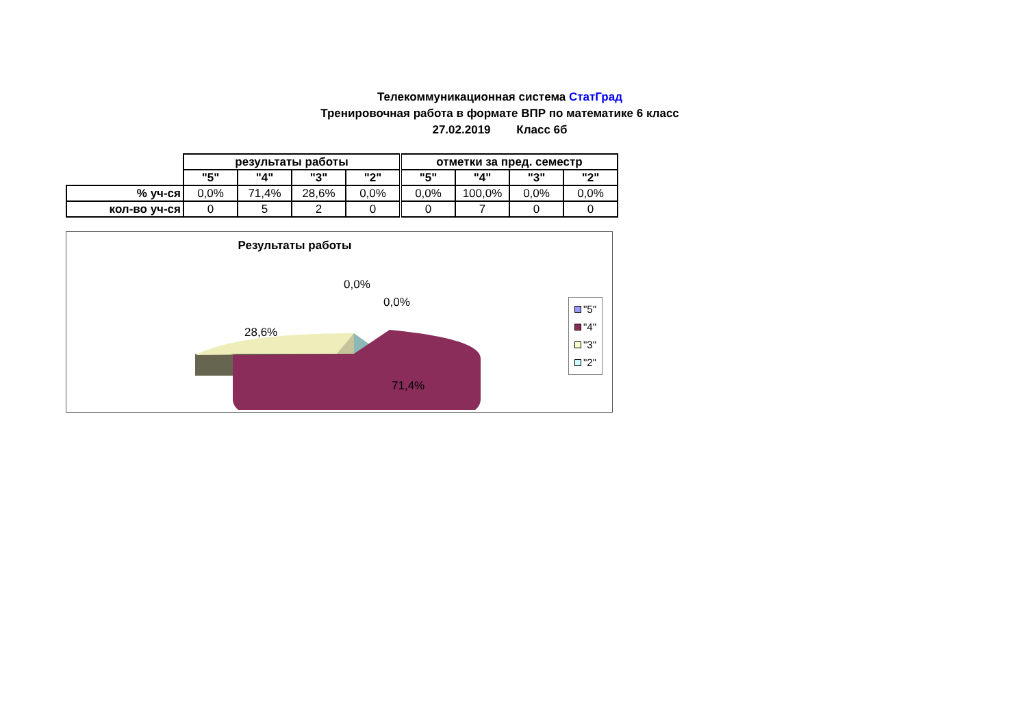Телекоммуникационная система СтатГрад
Тренировочная работа в формате ВПР по математике 6 класс
27.02.2019 Класс 6б
| | результаты работы | | | | отметки за пред. семестр | | | |
| | "5" | "4" | "3" | "2" | "5" | "4" | "3" | "2" |
| % уч-ся | 0,0% | 71,4% | 28,6% | 0,0% | 0,0% | 100,0% | 0,0% | 0,0% |
| кол-во уч-ся | 0 | 5 | 2 | 0 | 0 | 7 | 0 | 0 |
Результаты работы
28,6%
71,4%
0,0%
0,0%
"5"
"4"
"3"
"2"